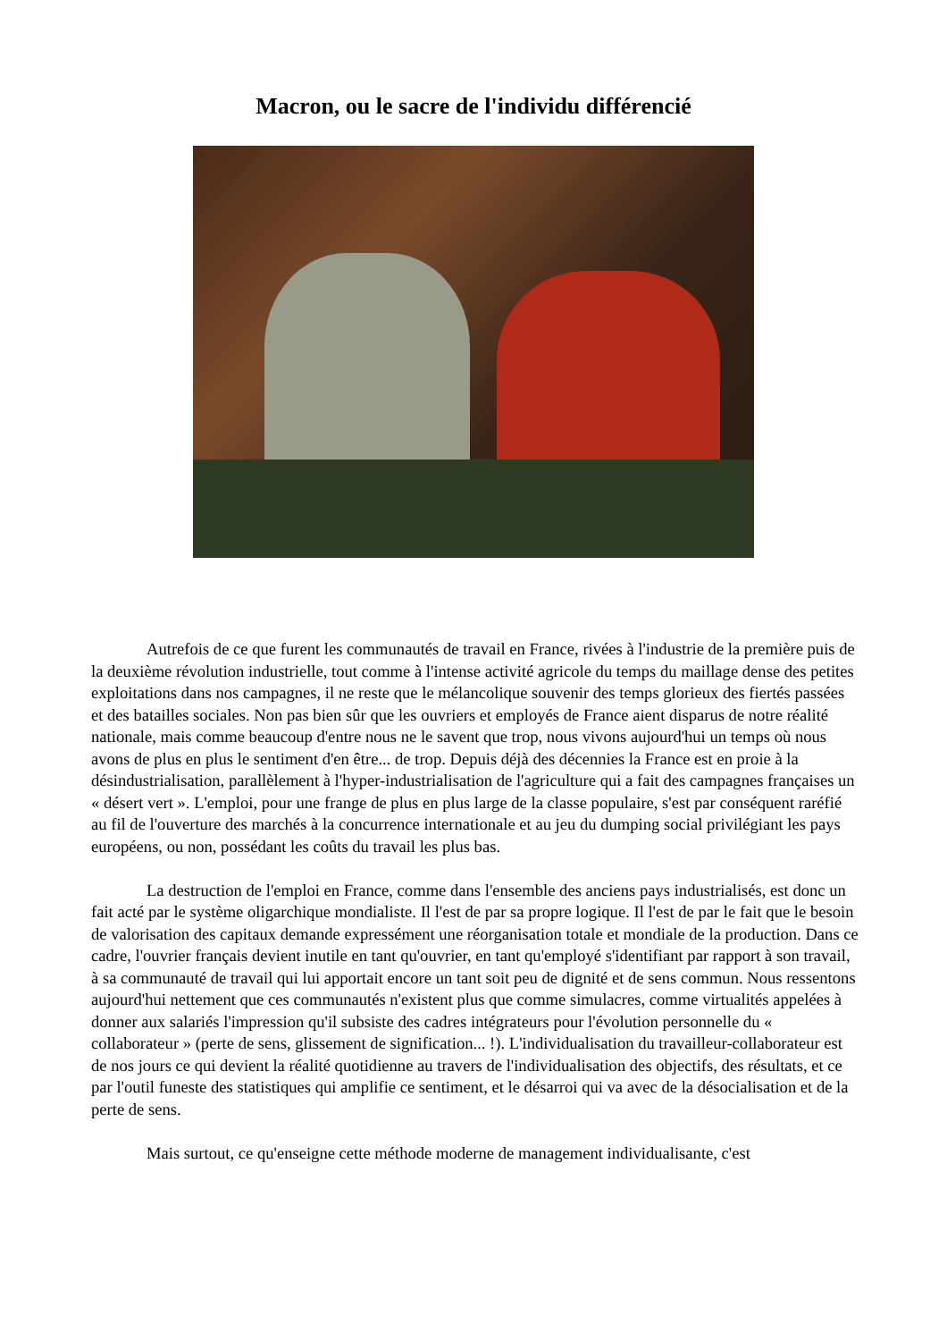Macron, ou le sacre de l'individu différencié
Autrefois de ce que furent les communautés de travail en France, rivées à l'industrie de la première puis de la deuxième révolution industrielle, tout comme à l'intense activité agricole du temps du maillage dense des petites exploitations dans nos campagnes, il ne reste que le mélancolique souvenir des temps glorieux des fiertés passées et des batailles sociales. Non pas bien sûr que les ouvriers et employés de France aient disparus de notre réalité nationale, mais comme beaucoup d'entre nous ne le savent que trop, nous vivons aujourd'hui un temps où nous avons de plus en plus le sentiment d'en être... de trop. Depuis déjà des décennies la France est en proie à la désindustrialisation, parallèlement à l'hyper-industrialisation de l'agriculture qui a fait des campagnes françaises un « désert vert ». L'emploi, pour une frange de plus en plus large de la classe populaire, s'est par conséquent raréfié au fil de l'ouverture des marchés à la concurrence internationale et au jeu du dumping social privilégiant les pays européens, ou non, possédant les coûts du travail les plus bas.
La destruction de l'emploi en France, comme dans l'ensemble des anciens pays industrialisés, est donc un fait acté par le système oligarchique mondialiste. Il l'est de par sa propre logique. Il l'est de par le fait que le besoin de valorisation des capitaux demande expressément une réorganisation totale et mondiale de la production. Dans ce cadre, l'ouvrier français devient inutile en tant qu'ouvrier, en tant qu'employé s'identifiant par rapport à son travail, à sa communauté de travail qui lui apportait encore un tant soit peu de dignité et de sens commun. Nous ressentons aujourd'hui nettement que ces communautés n'existent plus que comme simulacres, comme virtualités appelées à donner aux salariés l'impression qu'il subsiste des cadres intégrateurs pour l'évolution personnelle du « collaborateur » (perte de sens, glissement de signification... !). L'individualisation du travailleur-collaborateur est de nos jours ce qui devient la réalité quotidienne au travers de l'individualisation des objectifs, des résultats, et ce par l'outil funeste des statistiques qui amplifie ce sentiment, et le désarroi qui va avec de la désocialisation et de la perte de sens.
Mais surtout, ce qu'enseigne cette méthode moderne de management individualisante, c'est